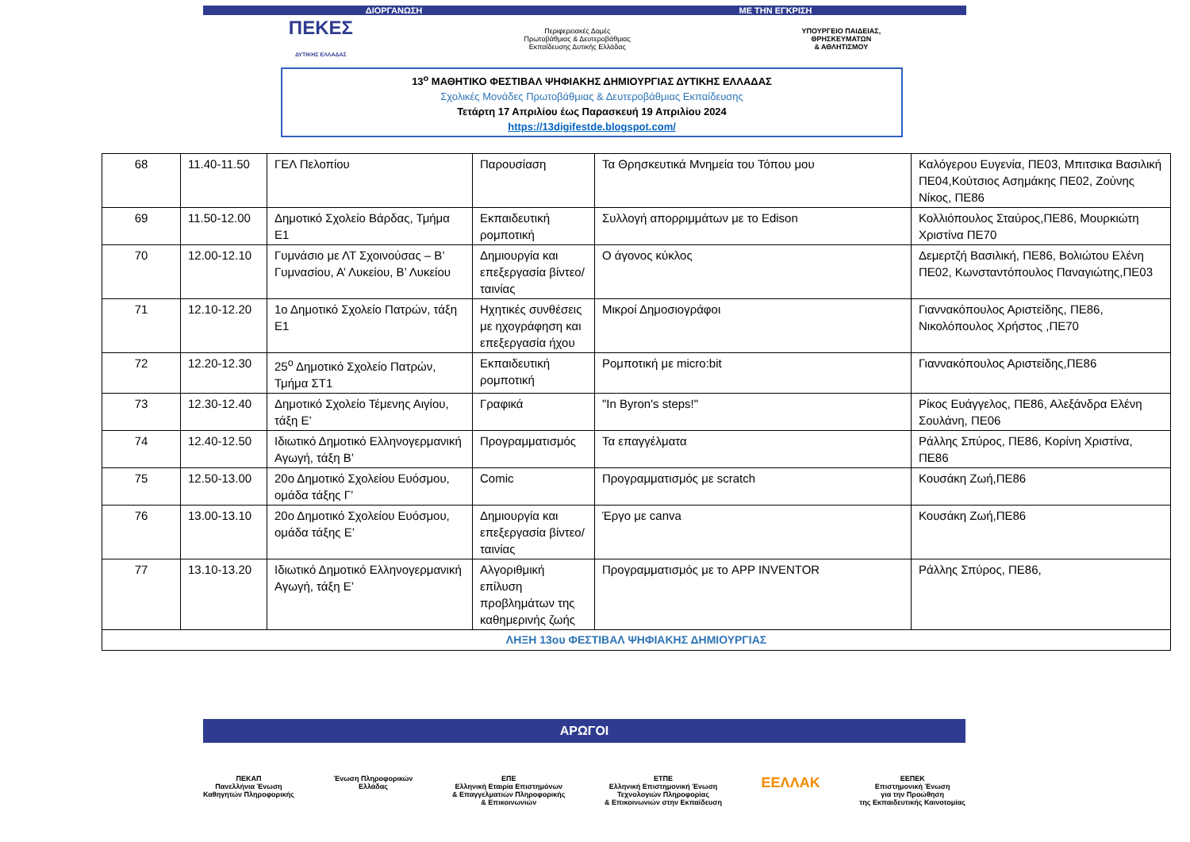ΔΙΟΡΓΑΝΩΣΗ ΜΕ ΤΗΝ ΕΓΚΡΙΣΗ
ΠΕΚΕΣ
ΔΥΤΙΚΗΣ ΕΛΛΑΔΑΣ
Περιφερειακές Δομές
Πρωτοβάθμιας & Δευτεροβάθμιας
Εκπαίδευσης Δυτικής Ελλάδας
ΥΠΟΥΡΓΕΙΟ ΠΑΙΔΕΙΑΣ,
ΘΡΗΣΚΕΥΜΑΤΩΝ
& ΑΘΛΗΤΙΣΜΟΥ
13<sup>ο</sup> ΜΑΘΗΤΙΚΟ ΦΕΣΤΙΒΑΛ ΨΗΦΙΑΚΗΣ ΔΗΜΙΟΥΡΓΙΑΣ ΔΥΤΙΚΗΣ ΕΛΛΑΔΑΣ
Σχολικές Μονάδες Πρωτοβάθμιας & Δευτεροβάθμιας Εκπαίδευσης
Τετάρτη 17 Απριλίου έως Παρασκευή 19 Απριλίου 2024
https://13digifestde.blogspot.com/
| 68 | 11.40-11.50 | ΓΕΛ Πελοπίου | Παρουσίαση | Τα Θρησκευτικά Μνημεία του Τόπου μου | Καλόγερου Ευγενία, ΠΕ03, Μπιτσικα Βασιλική ΠΕ04,Κούτσιος Ασημάκης ΠΕ02, Ζούνης Νίκος, ΠΕ86 |
| 69 | 11.50-12.00 | Δημοτικό Σχολείο Βάρδας, Τμήμα Ε1 | Εκπαιδευτική ρομποτική | Συλλογή απορριμμάτων με το Edison | Κολλιόπουλος Σταύρος,ΠΕ86, Μουρκιώτη Χριστίνα ΠΕ70 |
| 70 | 12.00-12.10 | Γυμνάσιο με ΛΤ Σχοινούσας – Β’ Γυμνασίου, Α’ Λυκείου, Β’ Λυκείου | Δημιουργία και επεξεργασία βίντεο/ταινίας | Ο άγονος κύκλος | Δεμερτζή Βασιλική, ΠΕ86, Βολιώτου Ελένη ΠΕ02, Κωνσταντόπουλος Παναγιώτης,ΠΕ03 |
| 71 | 12.10-12.20 | 1ο Δημοτικό Σχολείο Πατρών, τάξη Ε1 | Ηχητικές συνθέσεις με ηχογράφηση και επεξεργασία ήχου | Μικροί Δημοσιογράφοι | Γιαννακόπουλος Αριστείδης, ΠΕ86, Νικολόπουλος Χρήστος ,ΠΕ70 |
| 72 | 12.20-12.30 | 25<sup>ο</sup> Δημοτικό Σχολείο Πατρών, Τμήμα ΣΤ1 | Εκπαιδευτική ρομποτική | Ρομποτική με micro:bit | Γιαννακόπουλος Αριστείδης,ΠΕ86 |
| 73 | 12.30-12.40 | Δημοτικό Σχολείο Τέμενης Αιγίου, τάξη Ε’ | Γραφικά | "In Byron's steps!" | Ρίκος Ευάγγελος, ΠΕ86, Αλεξάνδρα Ελένη Σουλάνη, ΠΕ06 |
| 74 | 12.40-12.50 | Ιδιωτικό Δημοτικό Ελληνογερμανική Αγωγή, τάξη Β’ | Προγραμματισμός | Τα επαγγέλματα | Ράλλης Σπύρος, ΠΕ86, Κορίνη Χριστίνα, ΠΕ86 |
| 75 | 12.50-13.00 | 20ο Δημοτικό Σχολείου Ευόσμου, ομάδα τάξης Γ’ | Comic | Προγραμματισμός με scratch | Κουσάκη Ζωή,ΠΕ86 |
| 76 | 13.00-13.10 | 20ο Δημοτικό Σχολείου Ευόσμου, ομάδα τάξης Ε’ | Δημιουργία και επεξεργασία βίντεο/ταινίας | Έργο με canva | Κουσάκη Ζωή,ΠΕ86 |
| 77 | 13.10-13.20 | Ιδιωτικό Δημοτικό Ελληνογερμανική Αγωγή, τάξη Ε’ | Αλγοριθμική επίλυση προβλημάτων της καθημερινής ζωής | Προγραμματισμός με το APP INVENTOR | Ράλλης Σπύρος, ΠΕ86, |
| ΛΗΞΗ 13ου ΦΕΣΤΙΒΑΛ ΨΗΦΙΑΚΗΣ ΔΗΜΙΟΥΡΓΙΑΣ | | | | | |
ΑΡΩΓΟΙ
ΠΕΚΑΠ
Πανελλήνια Ένωση
Καθηγητών Πληροφορικής
Ένωση Πληροφορικών
Ελλάδας
ΕΠΕ
Ελληνική Εταιρία Επιστημόνων
& Επαγγελματιών Πληροφορικής
& Επικοινωνιών
ΕΤΠΕ
Ελληνική Επιστημονική Ένωση
Τεχνολογιών Πληροφορίας
& Επικοινωνιών στην Εκπαίδευση
ΕΕΛΛΑΚ
ΕΕΠΕΚ
Επιστημονική Ένωση
για την Προώθηση
της Εκπαιδευτικής Καινοτομίας